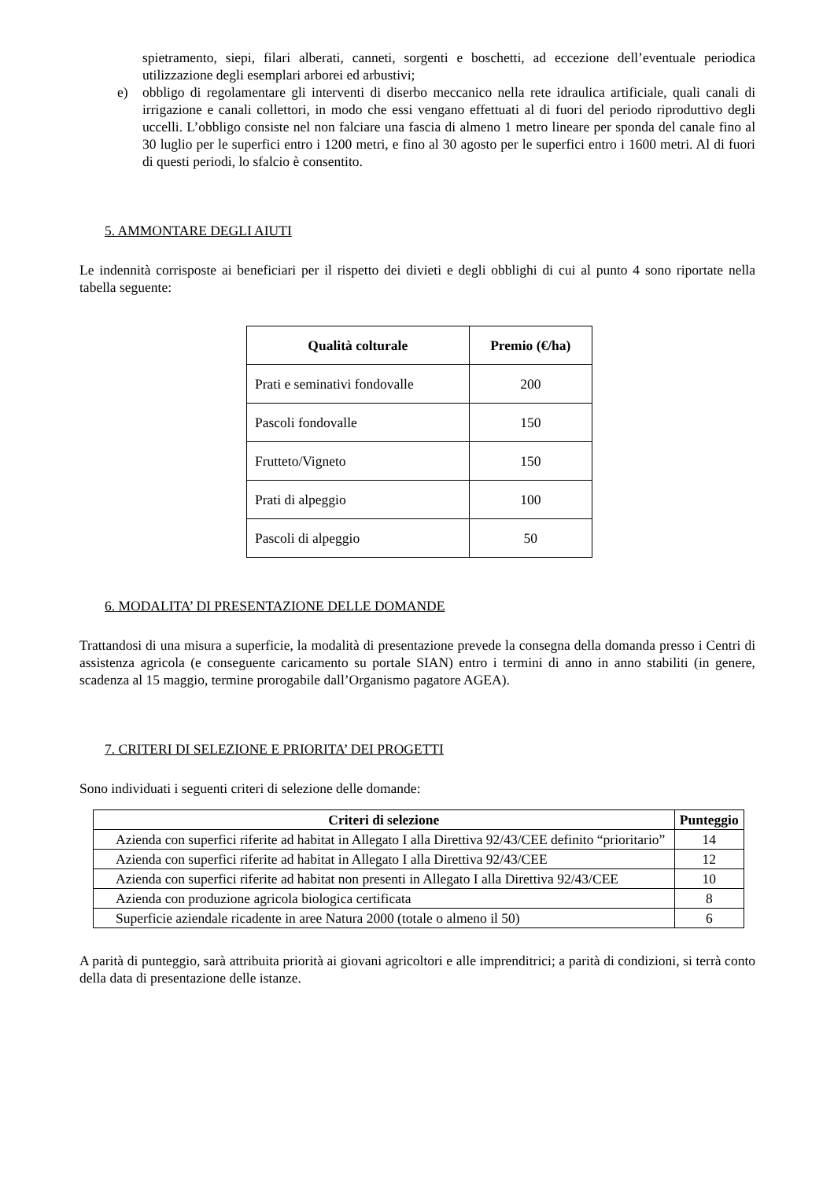spietramento, siepi, filari alberati, canneti, sorgenti e boschetti, ad eccezione dell’eventuale periodica utilizzazione degli esemplari arborei ed arbustivi;
e) obbligo di regolamentare gli interventi di diserbo meccanico nella rete idraulica artificiale, quali canali di irrigazione e canali collettori, in modo che essi vengano effettuati al di fuori del periodo riproduttivo degli uccelli. L’obbligo consiste nel non falciare una fascia di almeno 1 metro lineare per sponda del canale fino al 30 luglio per le superfici entro i 1200 metri, e fino al 30 agosto per le superfici entro i 1600 metri. Al di fuori di questi periodi, lo sfalcio è consentito.
5. AMMONTARE DEGLI AIUTI
Le indennità corrisposte ai beneficiari per il rispetto dei divieti e degli obblighi di cui al punto 4 sono riportate nella tabella seguente:
| Qualità colturale | Premio (€/ha) |
| --- | --- |
| Prati e seminativi fondovalle | 200 |
| Pascoli fondovalle | 150 |
| Frutteto/Vigneto | 150 |
| Prati di alpeggio | 100 |
| Pascoli di alpeggio | 50 |
6. MODALITA’ DI PRESENTAZIONE DELLE DOMANDE
Trattandosi di una misura a superficie, la modalità di presentazione prevede la consegna della domanda presso i Centri di assistenza agricola (e conseguente caricamento su portale SIAN) entro i termini di anno in anno stabiliti (in genere, scadenza al 15 maggio, termine prorogabile dall’Organismo pagatore AGEA).
7. CRITERI DI SELEZIONE E PRIORITA’ DEI PROGETTI
Sono individuati i seguenti criteri di selezione delle domande:
| Criteri di selezione | Punteggio |
| --- | --- |
| Azienda con superfici riferite ad habitat in Allegato I alla Direttiva 92/43/CEE definito “prioritario” | 14 |
| Azienda con superfici riferite ad habitat in Allegato I alla Direttiva 92/43/CEE | 12 |
| Azienda con superfici riferite ad habitat non presenti in Allegato I alla Direttiva 92/43/CEE | 10 |
| Azienda con produzione agricola biologica certificata | 8 |
| Superficie aziendale ricadente in aree Natura 2000 (totale o almeno il 50) | 6 |
A parità di punteggio, sarà attribuita priorità ai giovani agricoltori e alle imprenditrici; a parità di condizioni, si terrà conto della data di presentazione delle istanze.